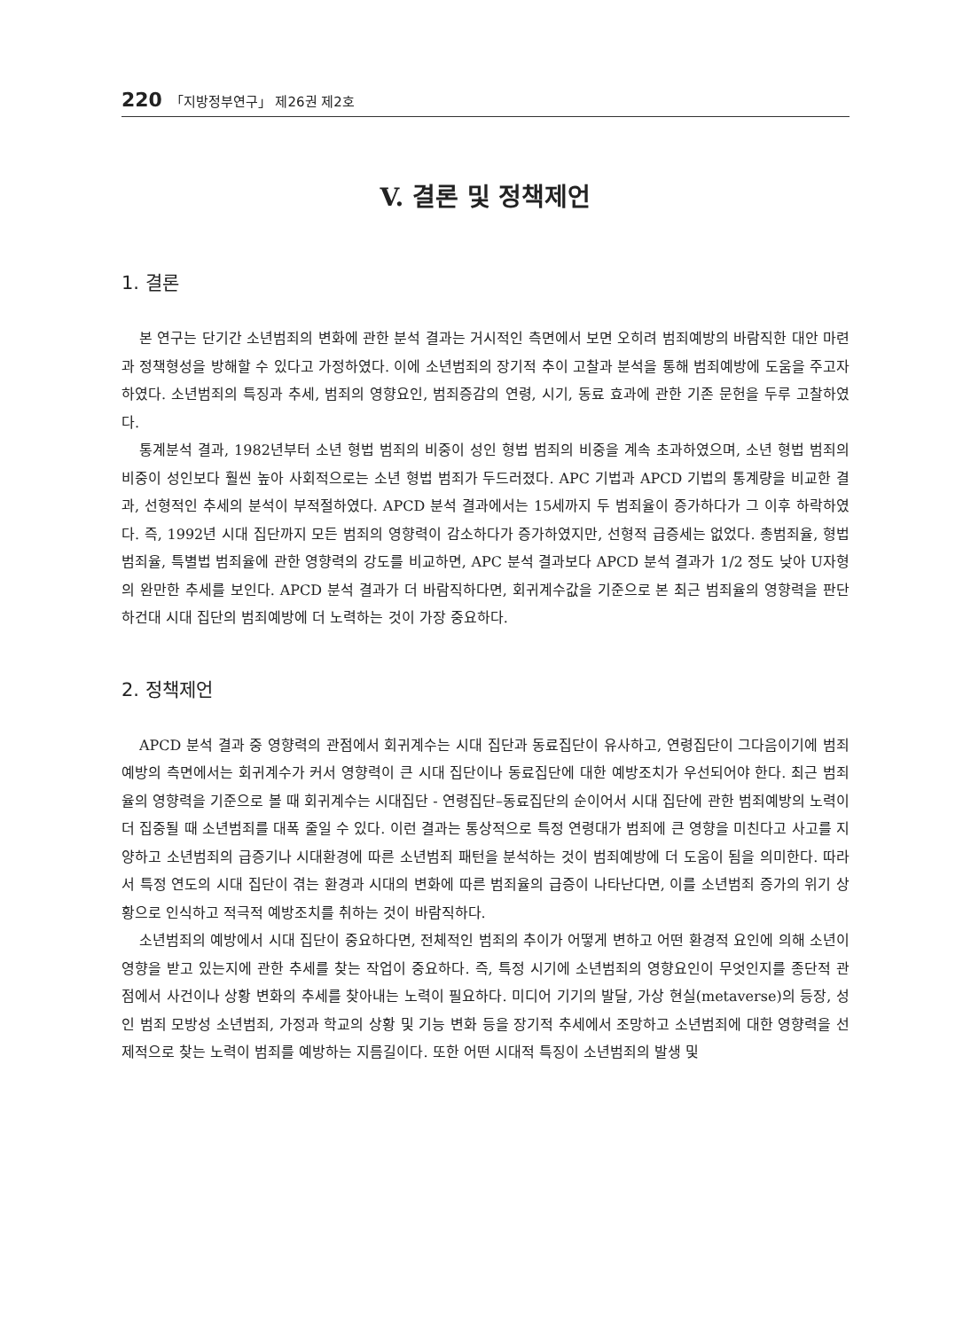220 「지방정부연구」 제26권 제2호
V. 결론 및 정책제언
1. 결론
본 연구는 단기간 소년범죄의 변화에 관한 분석 결과는 거시적인 측면에서 보면 오히려 범죄예방의 바람직한 대안 마련과 정책형성을 방해할 수 있다고 가정하였다. 이에 소년범죄의 장기적 추이 고찰과 분석을 통해 범죄예방에 도움을 주고자 하였다. 소년범죄의 특징과 추세, 범죄의 영향요인, 범죄증감의 연령, 시기, 동료 효과에 관한 기존 문헌을 두루 고찰하였다.
통계분석 결과, 1982년부터 소년 형법 범죄의 비중이 성인 형법 범죄의 비중을 계속 초과하였으며, 소년 형법 범죄의 비중이 성인보다 훨씬 높아 사회적으로는 소년 형법 범죄가 두드러졌다. APC 기법과 APCD 기법의 통계량을 비교한 결과, 선형적인 추세의 분석이 부적절하였다. APCD 분석 결과에서는 15세까지 두 범죄율이 증가하다가 그 이후 하락하였다. 즉, 1992년 시대 집단까지 모든 범죄의 영향력이 감소하다가 증가하였지만, 선형적 급증세는 없었다. 총범죄율, 형법 범죄율, 특별법 범죄율에 관한 영향력의 강도를 비교하면, APC 분석 결과보다 APCD 분석 결과가 1/2 정도 낮아 U자형의 완만한 추세를 보인다. APCD 분석 결과가 더 바람직하다면, 회귀계수값을 기준으로 본 최근 범죄율의 영향력을 판단하건대 시대 집단의 범죄예방에 더 노력하는 것이 가장 중요하다.
2. 정책제언
APCD 분석 결과 중 영향력의 관점에서 회귀계수는 시대 집단과 동료집단이 유사하고, 연령집단이 그다음이기에 범죄예방의 측면에서는 회귀계수가 커서 영향력이 큰 시대 집단이나 동료집단에 대한 예방조치가 우선되어야 한다. 최근 범죄율의 영향력을 기준으로 볼 때 회귀계수는 시대집단 - 연령집단–동료집단의 순이어서 시대 집단에 관한 범죄예방의 노력이 더 집중될 때 소년범죄를 대폭 줄일 수 있다. 이런 결과는 통상적으로 특정 연령대가 범죄에 큰 영향을 미친다고 사고를 지양하고 소년범죄의 급증기나 시대환경에 따른 소년범죄 패턴을 분석하는 것이 범죄예방에 더 도움이 됨을 의미한다. 따라서 특정 연도의 시대 집단이 겪는 환경과 시대의 변화에 따른 범죄율의 급증이 나타난다면, 이를 소년범죄 증가의 위기 상황으로 인식하고 적극적 예방조치를 취하는 것이 바람직하다.
소년범죄의 예방에서 시대 집단이 중요하다면, 전체적인 범죄의 추이가 어떻게 변하고 어떤 환경적 요인에 의해 소년이 영향을 받고 있는지에 관한 추세를 찾는 작업이 중요하다. 즉, 특정 시기에 소년범죄의 영향요인이 무엇인지를 종단적 관점에서 사건이나 상황 변화의 추세를 찾아내는 노력이 필요하다. 미디어 기기의 발달, 가상 현실(metaverse)의 등장, 성인 범죄 모방성 소년범죄, 가정과 학교의 상황 및 기능 변화 등을 장기적 추세에서 조망하고 소년범죄에 대한 영향력을 선제적으로 찾는 노력이 범죄를 예방하는 지름길이다. 또한 어떤 시대적 특징이 소년범죄의 발생 및